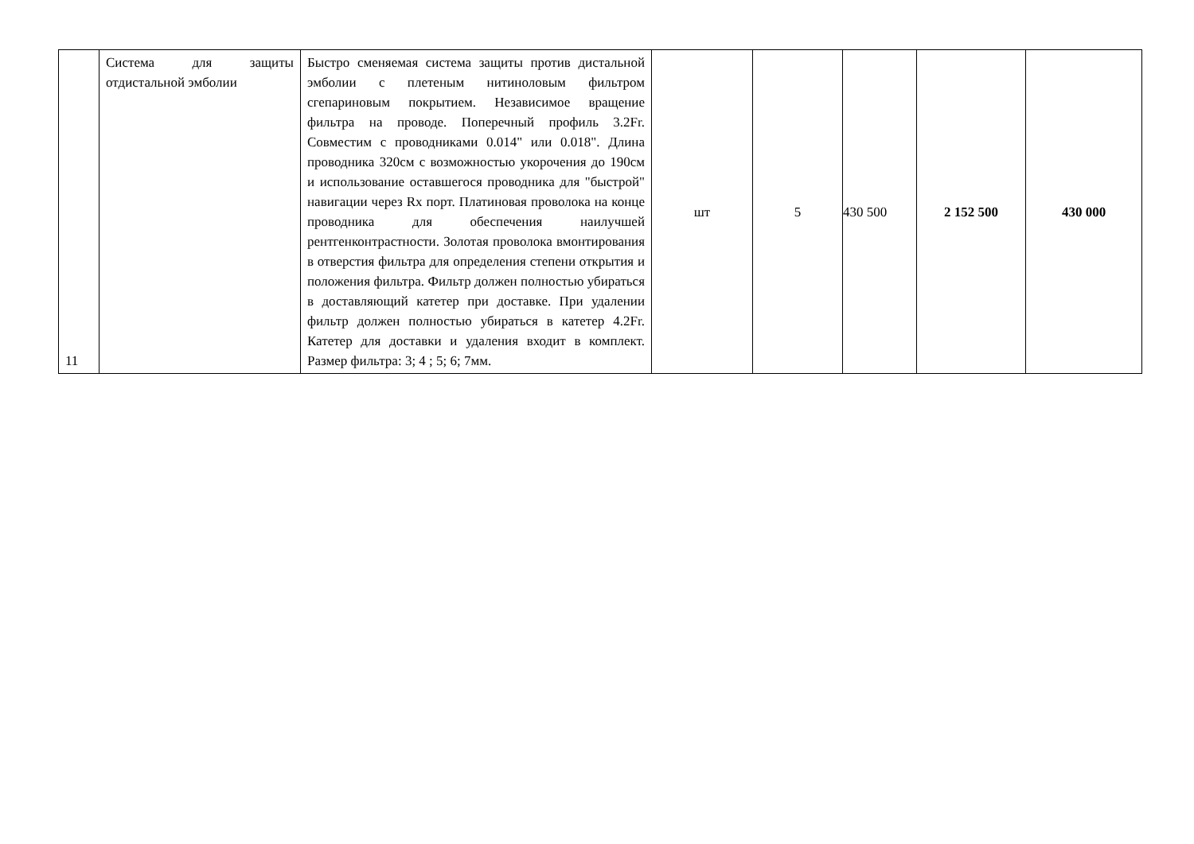| 11 | Система для защиты отдистальной эмболии | Быстро сменяемая система защиты против дистальной эмболии с плетеным нитиноловым фильтром сгепариновым покрытием. Независимое вращение фильтра на проводе. Поперечный профиль 3.2Fr. Совместим с проводниками 0.014" или 0.018". Длина проводника 320см с возможностью укорочения до 190см и использование оставшегося проводника для "быстрой" навигации через Rx порт. Платиновая проволока на конце проводника для обеспечения наилучшей рентгенконтрастности. Золотая проволока вмонтирования в отверстия фильтра для определения степени открытия и положения фильтра. Фильтр должен полностью убираться в доставляющий катетер при доставке. При удалении фильтр должен полностью убираться в катетер 4.2Fr. Катетер для доставки и удаления входит в комплект. Размер фильтра: 3; 4 ; 5; 6; 7мм. | шт | 5 | 430 500 | 2 152 500 | 430 000 |